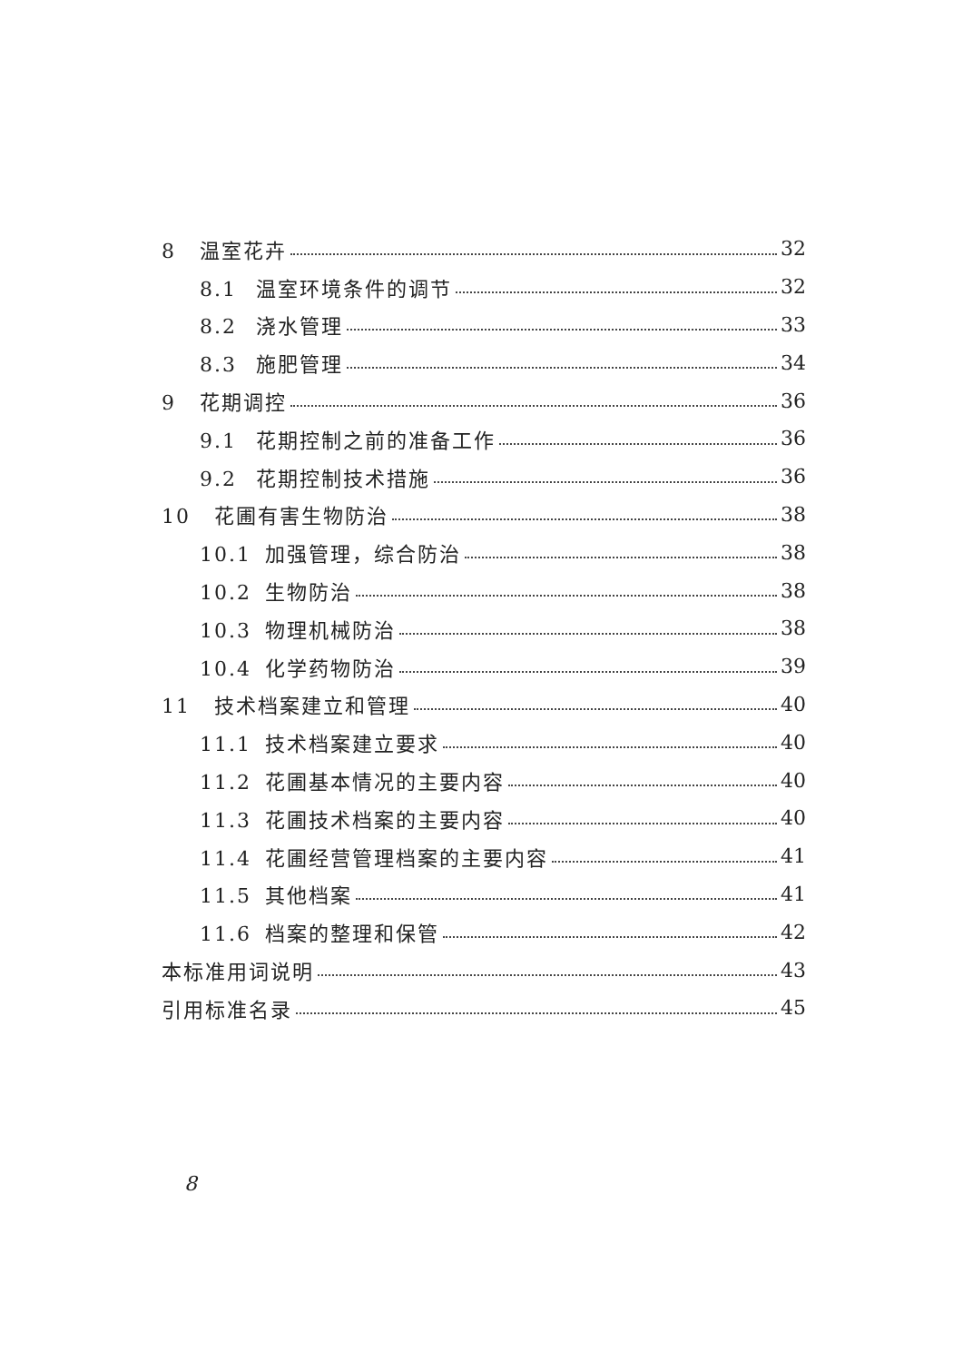8 温室花卉 32
8.1 温室环境条件的调节 32
8.2 浇水管理 33
8.3 施肥管理 34
9 花期调控 36
9.1 花期控制之前的准备工作 36
9.2 花期控制技术措施 36
10 花圃有害生物防治 38
10.1 加强管理，综合防治 38
10.2 生物防治 38
10.3 物理机械防治 38
10.4 化学药物防治 39
11 技术档案建立和管理 40
11.1 技术档案建立要求 40
11.2 花圃基本情况的主要内容 40
11.3 花圃技术档案的主要内容 40
11.4 花圃经营管理档案的主要内容 41
11.5 其他档案 41
11.6 档案的整理和保管 42
本标准用词说明 43
引用标准名录 45
8